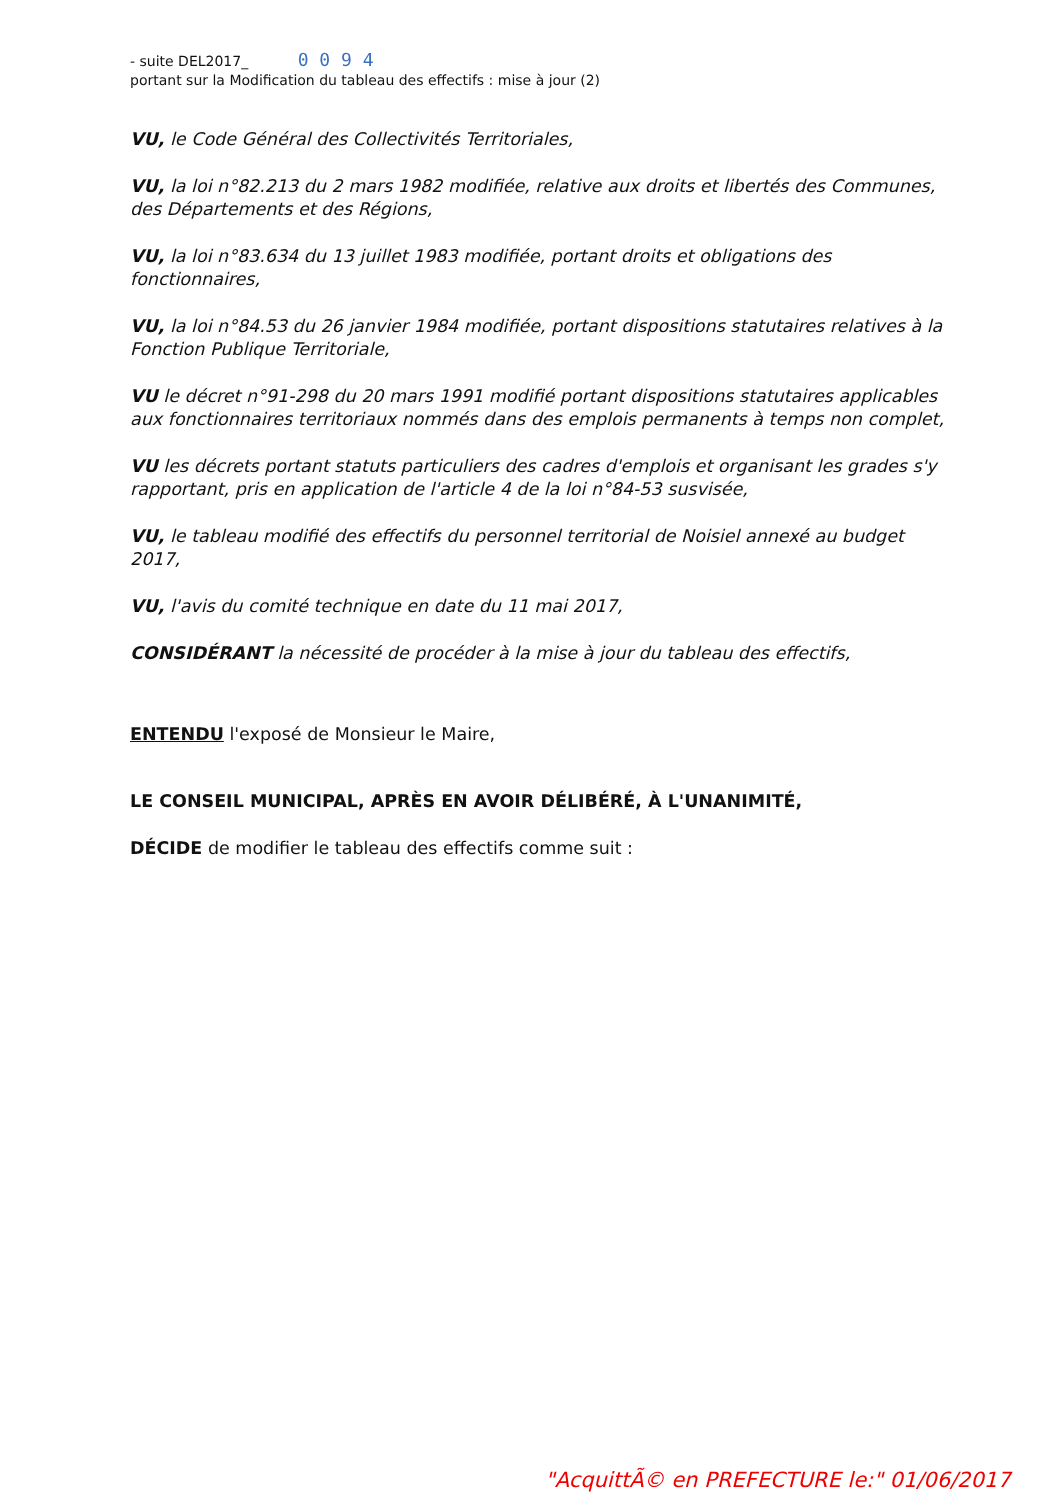- suite DEL2017_ 0 0 9 4
portant sur la Modification du tableau des effectifs : mise à jour (2)
VU, le Code Général des Collectivités Territoriales,
VU, la loi n°82.213 du 2 mars 1982 modifiée, relative aux droits et libertés des Communes, des Départements et des Régions,
VU, la loi n°83.634 du 13 juillet 1983 modifiée, portant droits et obligations des fonctionnaires,
VU, la loi n°84.53 du 26 janvier 1984 modifiée, portant dispositions statutaires relatives à la Fonction Publique Territoriale,
VU le décret n°91-298 du 20 mars 1991 modifié portant dispositions statutaires applicables aux fonctionnaires territoriaux nommés dans des emplois permanents à temps non complet,
VU les décrets portant statuts particuliers des cadres d'emplois et organisant les grades s'y rapportant, pris en application de l'article 4 de la loi n°84-53 susvisée,
VU, le tableau modifié des effectifs du personnel territorial de Noisiel annexé au budget 2017,
VU, l'avis du comité technique en date du 11 mai 2017,
CONSIDÉRANT la nécessité de procéder à la mise à jour du tableau des effectifs,
ENTENDU l'exposé de Monsieur le Maire,
LE CONSEIL MUNICIPAL, APRÈS EN AVOIR DÉLIBÉRÉ, À L'UNANIMITÉ,
DÉCIDE de modifier le tableau des effectifs comme suit :
"AcquittÃ© en PREFECTURE le:" 01/06/2017